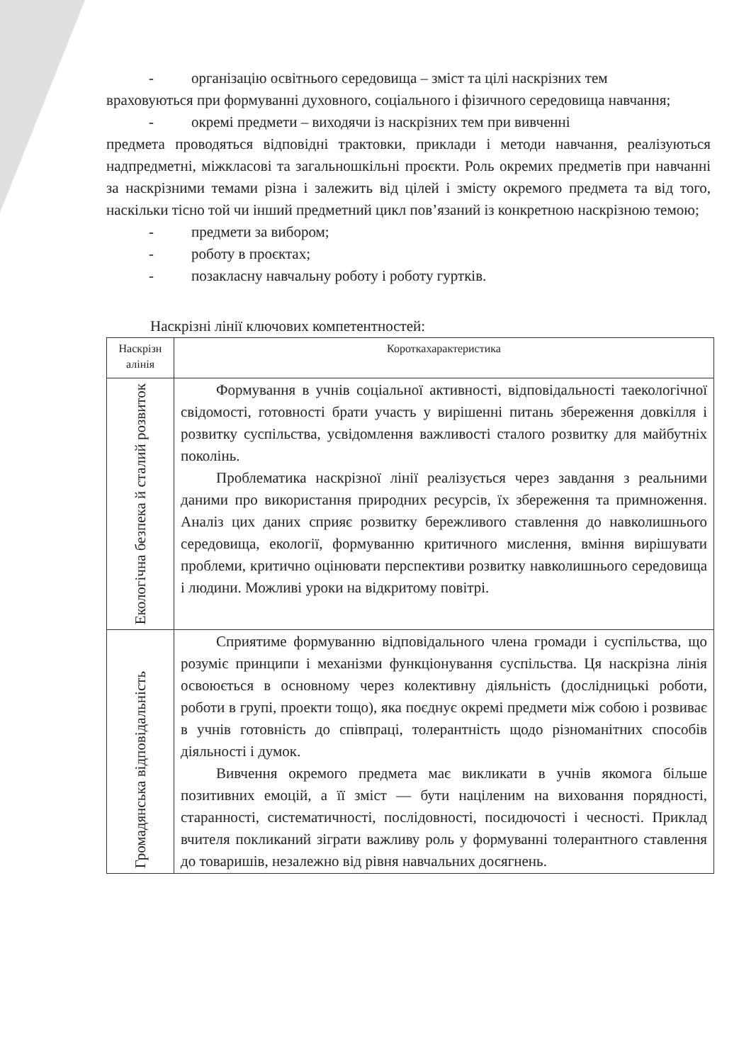- організацію освітнього середовища – зміст та цілі наскрізних тем
враховуються при формуванні духовного, соціального і фізичного середовища навчання;
- окремі предмети – виходячи із наскрізних тем при вивченні
предмета проводяться відповідні трактовки, приклади і методи навчання, реалізуються надпредметні, міжкласові та загальношкільні проєкти. Роль окремих предметів при навчанні за наскрізними темами різна і залежить від цілей і змісту окремого предмета та від того, наскільки тісно той чи інший предметний цикл пов’язаний із конкретною наскрізною темою;
- предмети за вибором;
- роботу в проєктах;
- позакласну навчальну роботу і роботу гуртків.
Наскрізні лінії ключових компетентностей:
| Наскрізн алінія | Короткахарактеристика |
| --- | --- |
| Екологічна безпека й сталий розвиток | Формування в учнів соціальної активності, відповідальності таекологічної свідомості, готовності брати участь у вирішенні питань збереження довкілля і розвитку суспільства, усвідомлення важливості сталого розвитку для майбутніх поколінь. Проблематика наскрізної лінії реалізується через завдання з реальними даними про використання природних ресурсів, їх збереження та примноження. Аналіз цих даних сприяє розвитку бережливого ставлення до навколишнього середовища, екології, формуванню критичного мислення, вміння вирішувати проблеми, критично оцінювати перспективи розвитку навколишнього середовища і людини. Можливі уроки на відкритому повітрі. |
| Громадянська відповідальність | Сприятиме формуванню відповідального члена громади і суспільства, що розуміє принципи і механізми функціонування суспільства. Ця наскрізна лінія освоюється в основному через колективну діяльність (дослідницькі роботи, роботи в групі, проекти тощо), яка поєднує окремі предмети між собою і розвиває в учнів готовність до співпраці, толерантність щодо різноманітних способів діяльності і думок. Вивчення окремого предмета має викликати в учнів якомога більше позитивних емоцій, а її зміст — бути націленим на виховання порядності, старанності, систематичності, послідовності, посидючості і чесності. Приклад вчителя покликаний зіграти важливу роль у формуванні толерантного ставлення до товаришів, незалежно від рівня навчальних досягнень. |